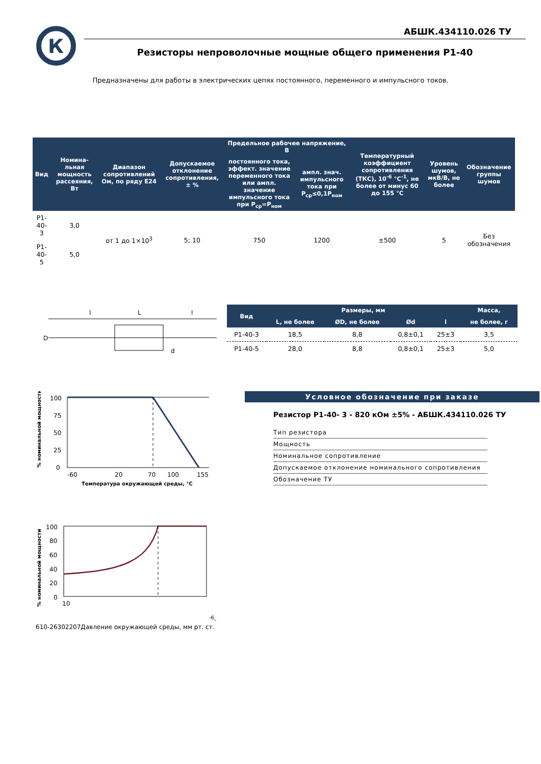К
АБШК.434110.026 ТУ
Резисторы непроволочные мощные общего применения Р1-40
Предназначены для работы в электрических цепях постоянного, переменного и импульсного токов.
| Вид | Номина-льная мощность рассеяния, Вт | Диапазон сопротивлений Ом, по ряду Е24 | Допускаемое отклонение сопротивления, ± % | Предельное рабочее напряжение, В | | Температурный коэффициент сопротивления (ТКС), 10<sup>-6</sup> °С<sup>-1</sup>, не более от минус 60 до 155 °С | Уровень шумов, мкВ/В, не более | Обозначение группы шумов |
| --- | --- | --- | --- | --- | --- | --- | --- | --- |
| | | | | постоянного тока, эффект. значение переменного тока или ампл. значение импульсного тока при P<sub>ср</sub>=P<sub>ном</sub> | ампл. знач. импульсного тока при P<sub>ср</sub>≤0,1P<sub>ном</sub> | | | |
| Р1-40-3 | 3,0 | от 1 до 1×10<sup>3</sup> | 5; 10 | 750 | 1200 | ±500 | 5 | Без обозначения |
| Р1-40-5 | 5,0 | | | | | | | |
l
L
l
D
d
| Вид | Размеры, мм | | | | Масса, |
| --- | --- | --- | --- | --- | --- |
| | L, не более | ØD, не более | Ød | l | не более, г |
| Р1-40-3 | 18,5 | 8,8 | 0,8±0,1 | 25±3 | 3,5 |
| Р1-40-5 | 28,0 | 8,8 | 0,8±0,1 | 25±3 | 5,0 |
% номинальной мощности
100
75
50
25
0
-60
20
70
100
155
Температура окружающей среды, °С
% номинальной мощности
100
80
60
40
20
0
10-6-6
10-2
630
2207
Давление окружающей среды, мм рт. ст.
Условное обозначение при заказе
Резистор Р1-40- 3 - 820 кОм ±5% - АБШК.434110.026 ТУ
Тип резистора
Мощность
Номинальное сопротивление
Допускаемое отклонение номинального сопротивления
Обозначение ТУ